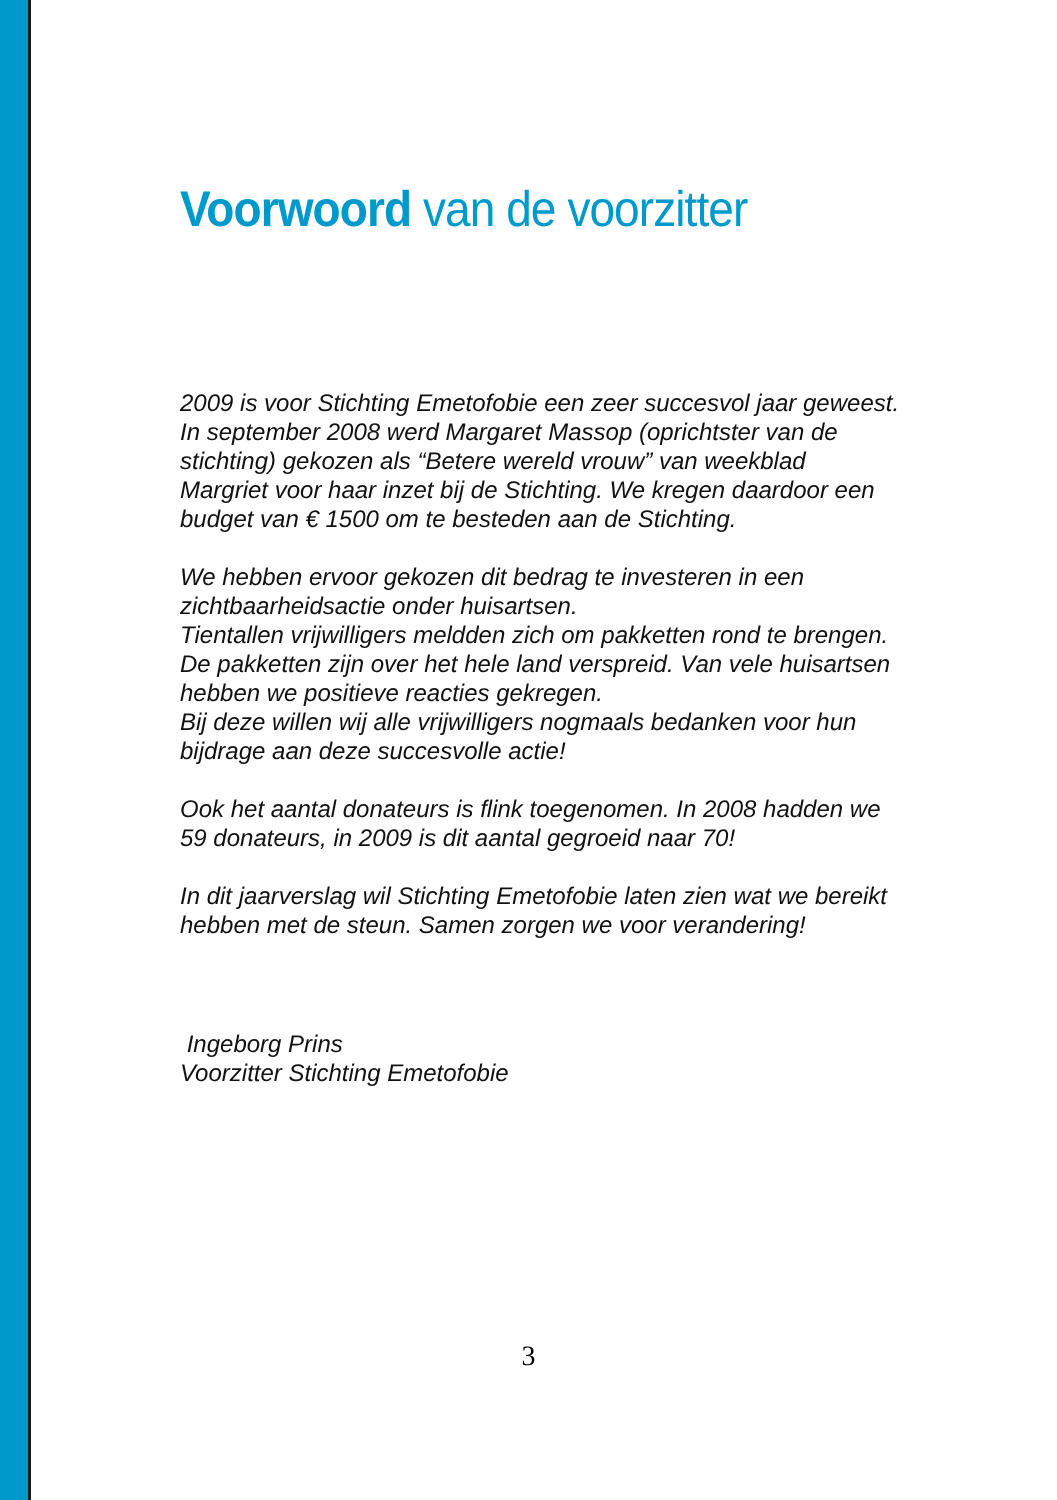Voorwoord van de voorzitter
2009 is voor Stichting Emetofobie een zeer succesvol jaar geweest. In september 2008 werd Margaret Massop (oprichtster van de stichting) gekozen als “Betere wereld vrouw” van weekblad Margriet voor haar inzet bij de Stichting. We kregen daardoor een budget van € 1500 om te besteden aan de Stichting.
We hebben ervoor gekozen dit bedrag te investeren in een zichtbaarheidsactie onder huisartsen.
Tientallen vrijwilligers meldden zich om pakketten rond te brengen. De pakketten zijn over het hele land verspreid. Van vele huisartsen hebben we positieve reacties gekregen.
Bij deze willen wij alle vrijwilligers nogmaals bedanken voor hun bijdrage aan deze succesvolle actie!
Ook het aantal donateurs is flink toegenomen. In 2008 hadden we 59 donateurs, in 2009 is dit aantal gegroeid naar 70!
In dit jaarverslag wil Stichting Emetofobie laten zien wat we bereikt hebben met de steun. Samen zorgen we voor verandering!
Ingeborg Prins
Voorzitter Stichting Emetofobie
3